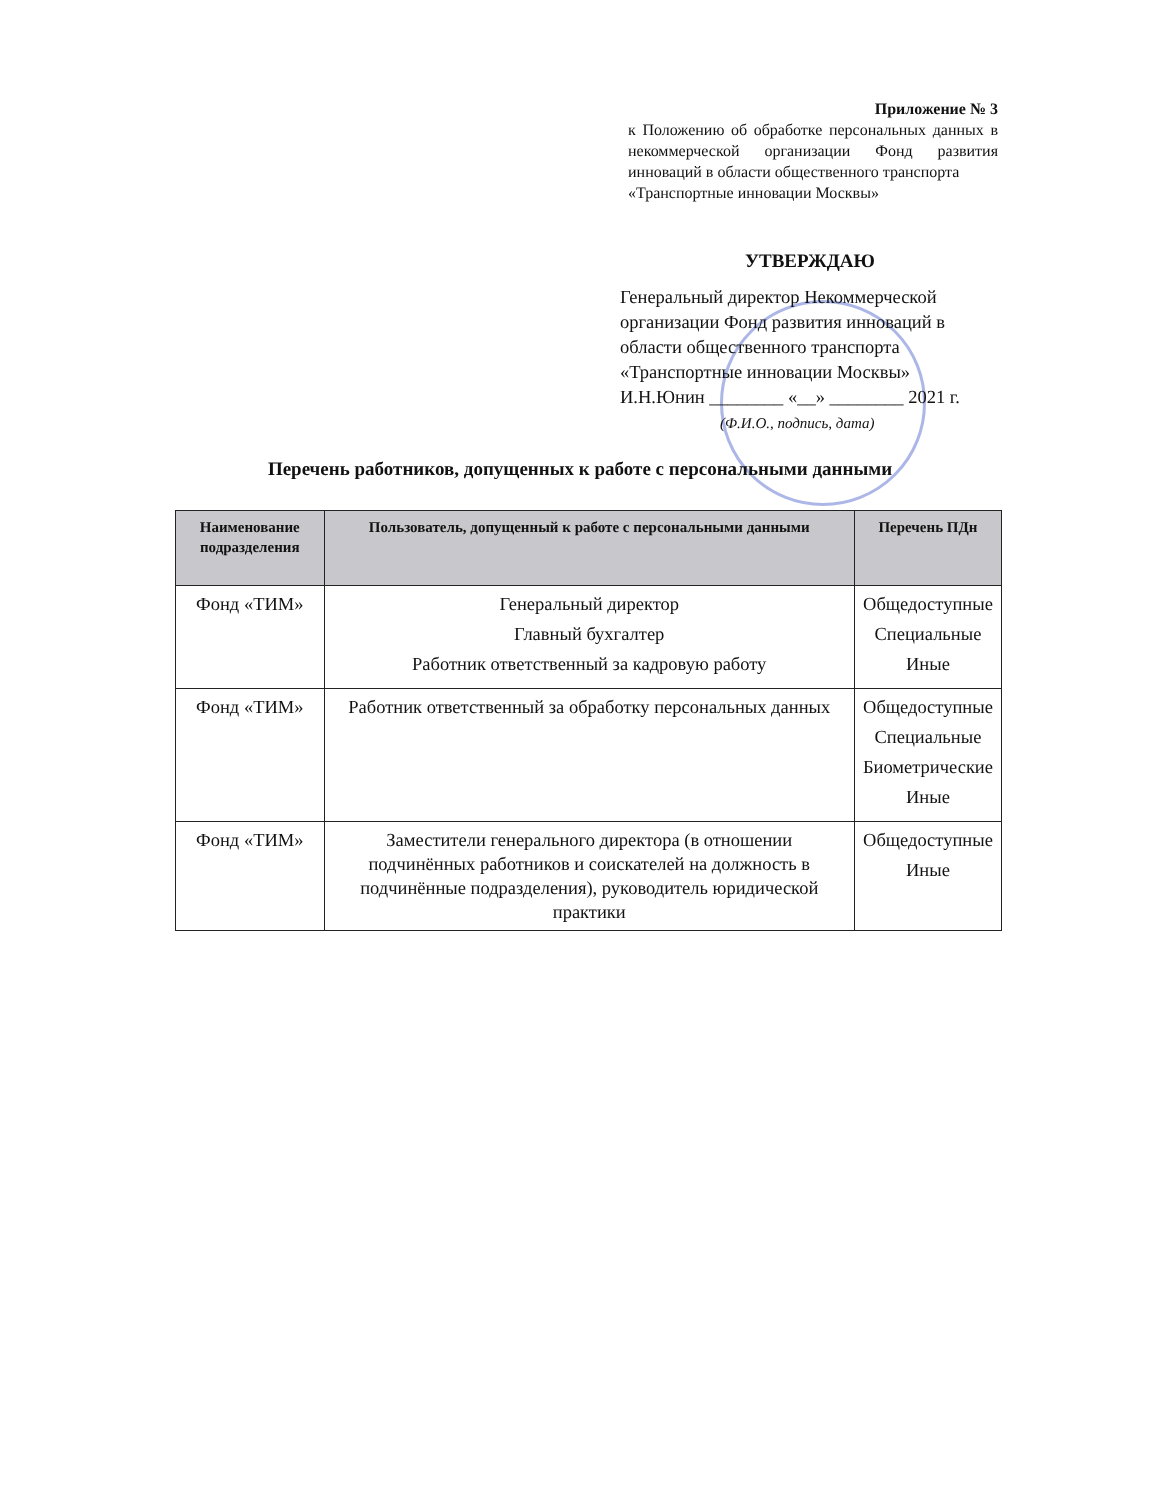Приложение № 3
к Положению об обработке персональных данных в некоммерческой организации Фонд развития инноваций в области общественного транспорта
«Транспортные инновации Москвы»
УТВЕРЖДАЮ
Генеральный директор Некоммерческой организации Фонд развития инноваций в области общественного транспорта «Транспортные инновации Москвы»
И.Н.Юнин ________ «__» ________ 2021 г.
(Ф.И.О., подпись, дата)
Перечень работников, допущенных к работе с персональными данными
| Наименование подразделения | Пользователь, допущенный к работе с персональными данными | Перечень ПДн |
| --- | --- | --- |
| Фонд «ТИМ» | Генеральный директор Главный бухгалтер Работник ответственный за кадровую работу | Общедоступные Специальные Иные |
| Фонд «ТИМ» | Работник ответственный за обработку персональных данных | Общедоступные Специальные Биометрические Иные |
| Фонд «ТИМ» | Заместители генерального директора (в отношении подчинённых работников и соискателей на должность в подчинённые подразделения), руководитель юридической практики | Общедоступные Иные |